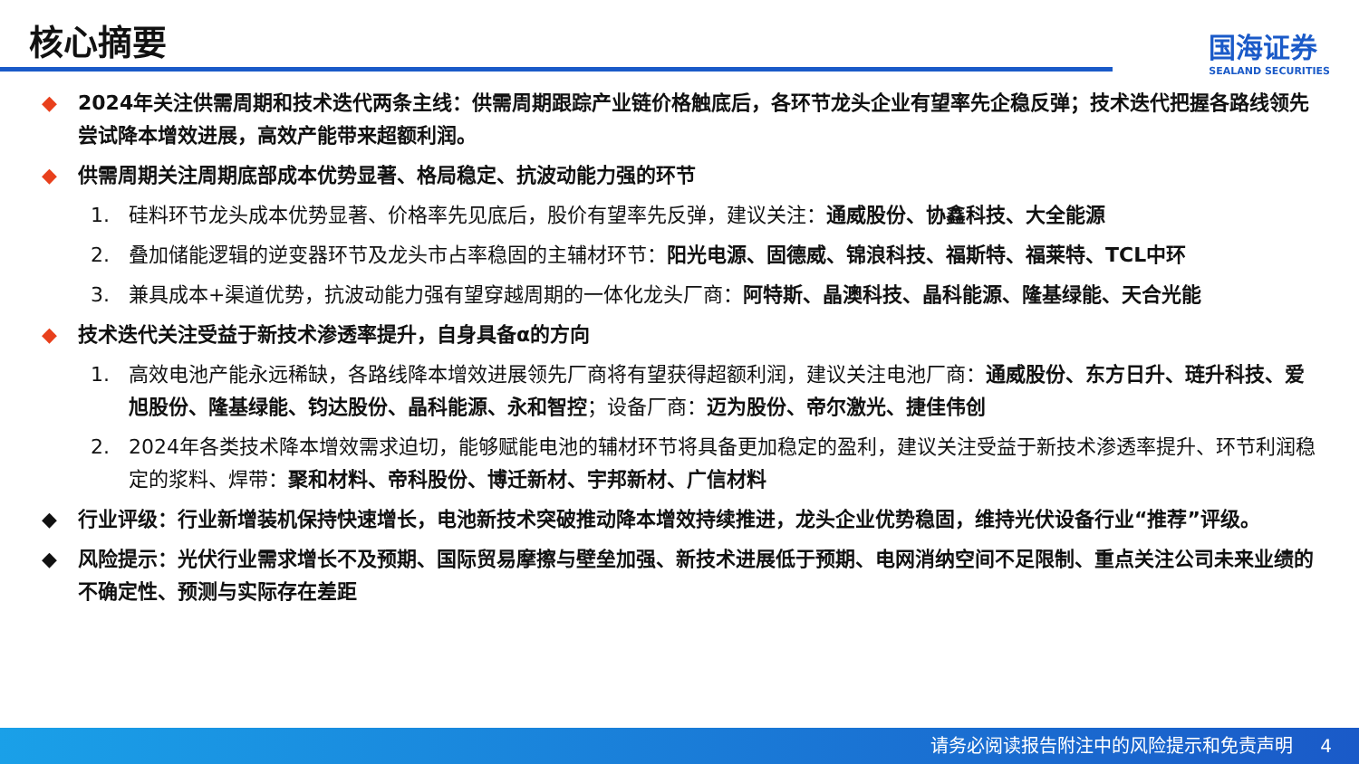核心摘要
国海证券
SEALAND SECURITIES
◆ 2024年关注供需周期和技术迭代两条主线：供需周期跟踪产业链价格触底后，各环节龙头企业有望率先企稳反弹；技术迭代把握各路线领先尝试降本增效进展，高效产能带来超额利润。
◆ 供需周期关注周期底部成本优势显著、格局稳定、抗波动能力强的环节
1. 硅料环节龙头成本优势显著、价格率先见底后，股价有望率先反弹，建议关注：通威股份、协鑫科技、大全能源
2. 叠加储能逻辑的逆变器环节及龙头市占率稳固的主辅材环节：阳光电源、固德威、锦浪科技、福斯特、福莱特、TCL中环
3. 兼具成本+渠道优势，抗波动能力强有望穿越周期的一体化龙头厂商：阿特斯、晶澳科技、晶科能源、隆基绿能、天合光能
◆ 技术迭代关注受益于新技术渗透率提升，自身具备α的方向
1. 高效电池产能永远稀缺，各路线降本增效进展领先厂商将有望获得超额利润，建议关注电池厂商：通威股份、东方日升、琏升科技、爱旭股份、隆基绿能、钧达股份、晶科能源、永和智控；设备厂商：迈为股份、帝尔激光、捷佳伟创
2. 2024年各类技术降本增效需求迫切，能够赋能电池的辅材环节将具备更加稳定的盈利，建议关注受益于新技术渗透率提升、环节利润稳定的浆料、焊带：聚和材料、帝科股份、博迁新材、宇邦新材、广信材料
◆ 行业评级：行业新增装机保持快速增长，电池新技术突破推动降本增效持续推进，龙头企业优势稳固，维持光伏设备行业“推荐”评级。
◆ 风险提示：光伏行业需求增长不及预期、国际贸易摩擦与壁垒加强、新技术进展低于预期、电网消纳空间不足限制、重点关注公司未来业绩的不确定性、预测与实际存在差距
请务必阅读报告附注中的风险提示和免责声明 4